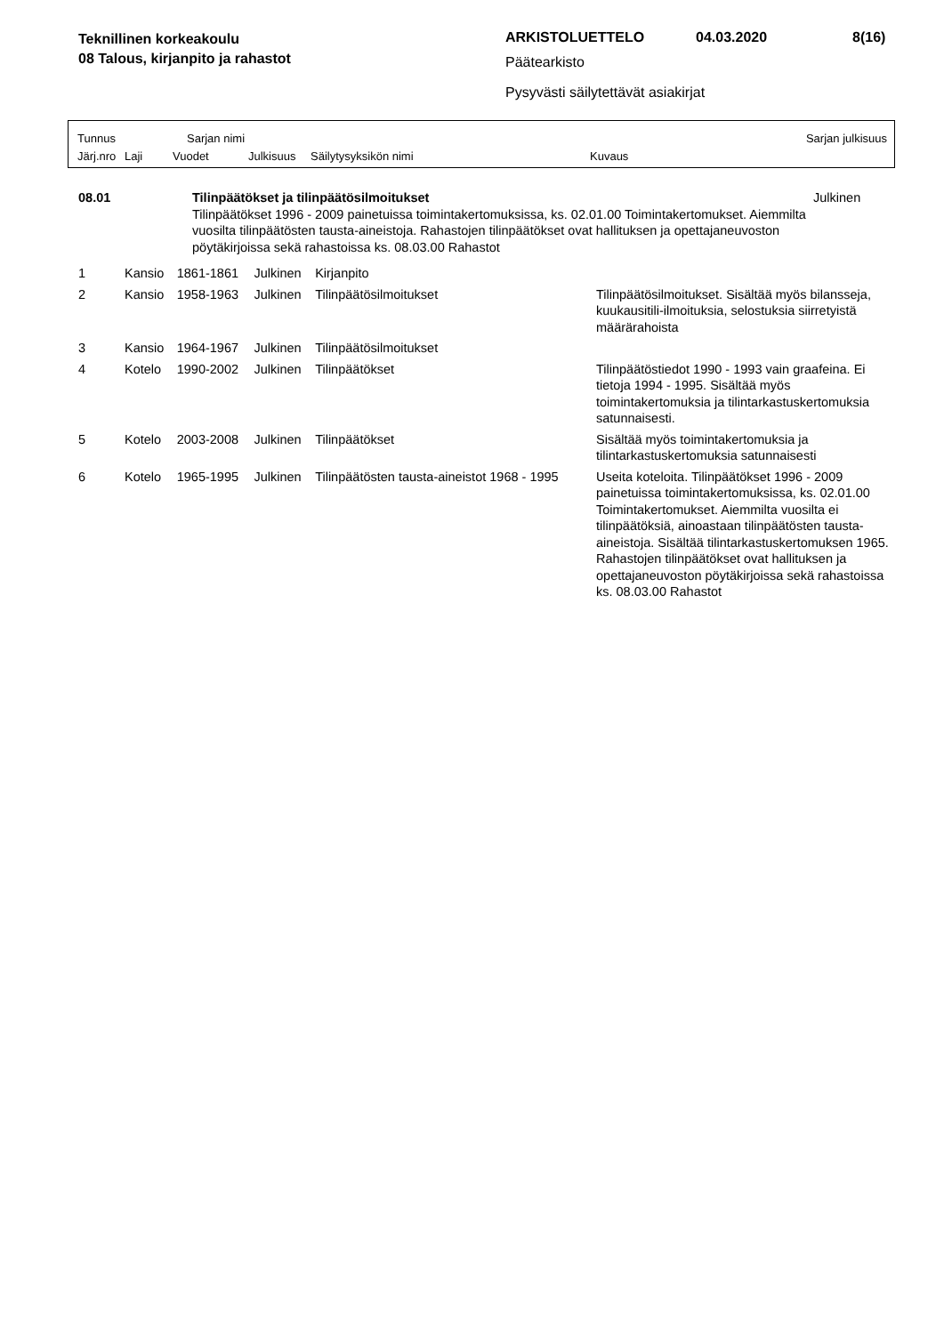Teknillinen korkeakoulu
08 Talous, kirjanpito ja rahastot
ARKISTOLUETTELO 04.03.2020 8(16)
Päätearkisto
Pysyvästi säilytettävät asiakirjat
Tunnus Sarjan nimi Sarjan julkisuus
Järj.nro Laji Vuodet Julkisuus Säilytysyksikön nimi Kuvaus
| 08.01 | Tilinpäätökset ja tilinpäätösilmoitukset Tilinpäätökset 1996 - 2009 painetuissa toimintakertomuksissa, ks. 02.01.00 Toimintakertomukset. Aiemmilta vuosilta tilinpäätösten tausta-aineistoja. Rahastojen tilinpäätökset ovat hallituksen ja opettajaneuvoston pöytäkirjoissa sekä rahastoissa ks. 08.03.00 Rahastot | Julkinen |
| 1 | Kansio | 1861-1861 | Julkinen | Kirjanpito | |
| 2 | Kansio | 1958-1963 | Julkinen | Tilinpäätösilmoitukset | Tilinpäätösilmoitukset. Sisältää myös bilansseja, kuukausitili-ilmoituksia, selostuksia siirretyistä määrärahoista |
| 3 | Kansio | 1964-1967 | Julkinen | Tilinpäätösilmoitukset | |
| 4 | Kotelo | 1990-2002 | Julkinen | Tilinpäätökset | Tilinpäätöstiedot 1990 - 1993 vain graafeina. Ei tietoja 1994 - 1995. Sisältää myös toimintakertomuksia ja tilintarkastuskertomuksia satunnaisesti. |
| 5 | Kotelo | 2003-2008 | Julkinen | Tilinpäätökset | Sisältää myös toimintakertomuksia ja tilintarkastuskertomuksia satunnaisesti |
| 6 | Kotelo | 1965-1995 | Julkinen | Tilinpäätösten tausta-aineistot 1968 - 1995 | Useita koteloita. Tilinpäätökset 1996 - 2009 painetuissa toimintakertomuksissa, ks. 02.01.00 Toimintakertomukset. Aiemmilta vuosilta ei tilinpäätöksiä, ainoastaan tilinpäätösten tausta-aineistoja. Sisältää tilintarkastuskertomuksen 1965. Rahastojen tilinpäätökset ovat hallituksen ja opettajaneuvoston pöytäkirjoissa sekä rahastoissa ks. 08.03.00 Rahastot |